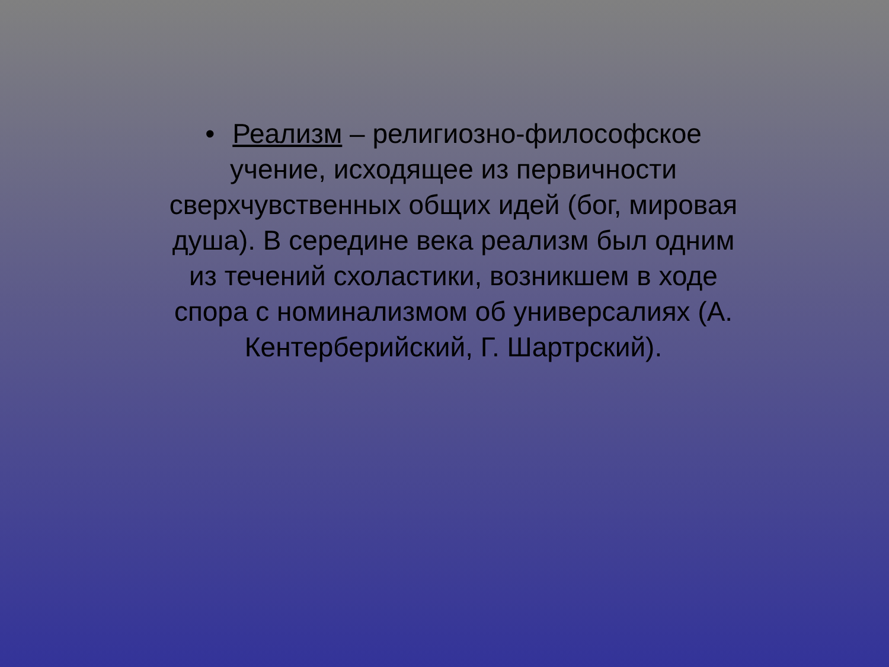• Реализм – религиозно-философское учение, исходящее из первичности сверхчувственных общих идей (бог, мировая душа). В середине века реализм был одним из течений схоластики, возникшем в ходе спора с номинализмом об универсалиях (А. Кентерберийский, Г. Шартрский).